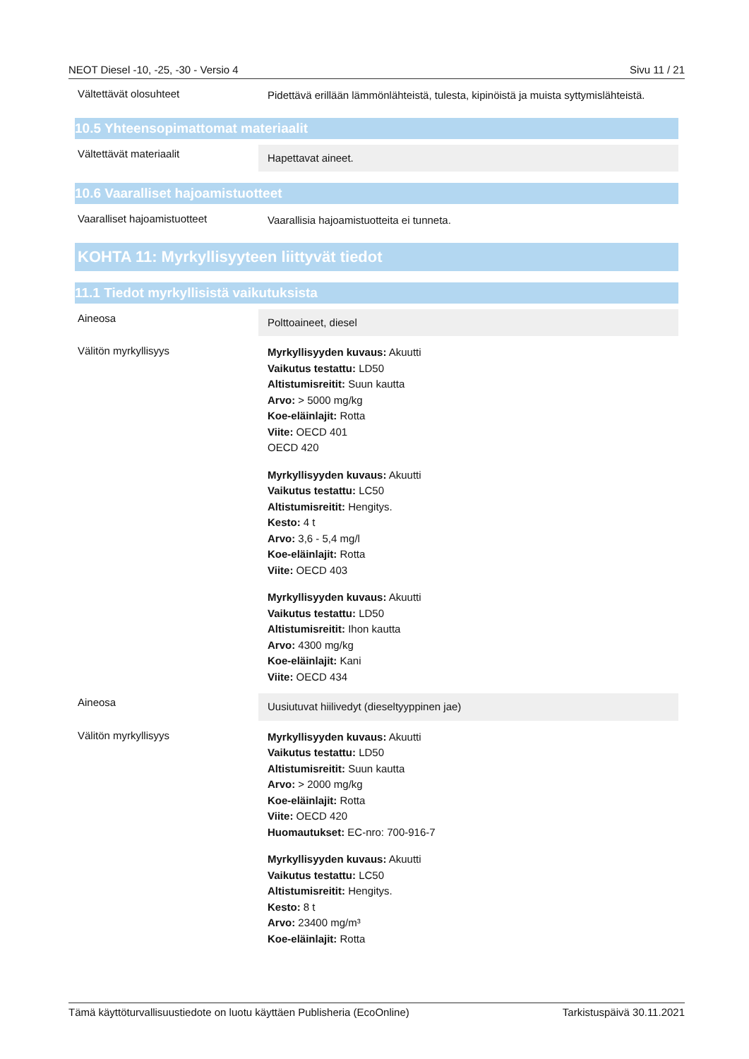NEOT Diesel -10, -25, -30 - Versio 4 Sivu 11 / 21
Vältettävät olosuhteet
Pidettävä erillään lämmönlähteistä, tulesta, kipinöistä ja muista syttymislähteistä.
10.5 Yhteensopimattomat materiaalit
Vältettävät materiaalit
Hapettavat aineet.
10.6 Vaaralliset hajoamistuotteet
Vaaralliset hajoamistuotteet
Vaarallisia hajoamistuotteita ei tunneta.
KOHTA 11: Myrkyllisyyteen liittyvät tiedot
11.1 Tiedot myrkyllisistä vaikutuksista
Aineosa
Polttoaineet, diesel
Välitön myrkyllisyys
Myrkyllisyyden kuvaus: Akuutti
Vaikutus testattu: LD50
Altistumisreitit: Suun kautta
Arvo: > 5000 mg/kg
Koe-eläinlajit: Rotta
Viite: OECD 401
OECD 420
Myrkyllisyyden kuvaus: Akuutti
Vaikutus testattu: LC50
Altistumisreitit: Hengitys.
Kesto: 4 t
Arvo: 3,6 - 5,4 mg/l
Koe-eläinlajit: Rotta
Viite: OECD 403
Myrkyllisyyden kuvaus: Akuutti
Vaikutus testattu: LD50
Altistumisreitit: Ihon kautta
Arvo: 4300 mg/kg
Koe-eläinlajit: Kani
Viite: OECD 434
Aineosa
Uusiutuvat hiilivedyt (dieseltyyppinen jae)
Välitön myrkyllisyys
Myrkyllisyyden kuvaus: Akuutti
Vaikutus testattu: LD50
Altistumisreitit: Suun kautta
Arvo: > 2000 mg/kg
Koe-eläinlajit: Rotta
Viite: OECD 420
Huomautukset: EC-nro: 700-916-7
Myrkyllisyyden kuvaus: Akuutti
Vaikutus testattu: LC50
Altistumisreitit: Hengitys.
Kesto: 8 t
Arvo: 23400 mg/m³
Koe-eläinlajit: Rotta
Tämä käyttöturvallisuustiedote on luotu käyttäen Publisheria (EcoOnline) Tarkistuspäivä 30.11.2021